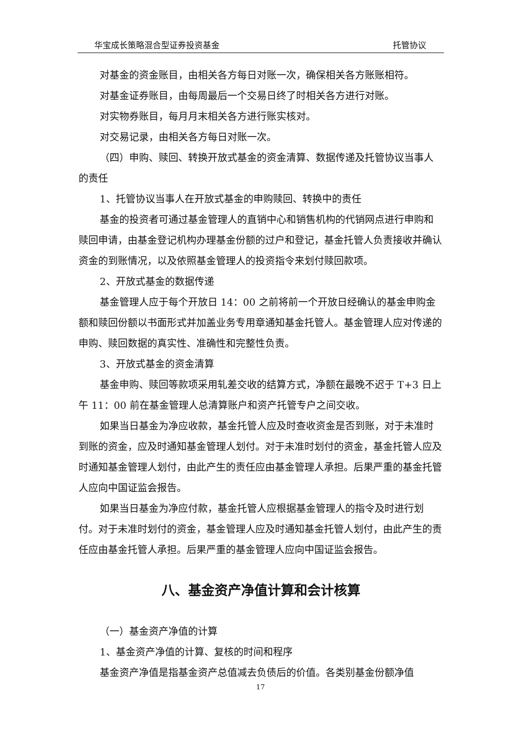华宝成长策略混合型证券投资基金 托管协议
对基金的资金账目，由相关各方每日对账一次，确保相关各方账账相符。
对基金证券账目，由每周最后一个交易日终了时相关各方进行对账。
对实物券账目，每月月末相关各方进行账实核对。
对交易记录，由相关各方每日对账一次。
（四）申购、赎回、转换开放式基金的资金清算、数据传递及托管协议当事人的责任
1、托管协议当事人在开放式基金的申购赎回、转换中的责任
基金的投资者可通过基金管理人的直销中心和销售机构的代销网点进行申购和赎回申请，由基金登记机构办理基金份额的过户和登记，基金托管人负责接收并确认资金的到账情况，以及依照基金管理人的投资指令来划付赎回款项。
2、开放式基金的数据传递
基金管理人应于每个开放日 14：00 之前将前一个开放日经确认的基金申购金额和赎回份额以书面形式并加盖业务专用章通知基金托管人。基金管理人应对传递的申购、赎回数据的真实性、准确性和完整性负责。
3、开放式基金的资金清算
基金申购、赎回等款项采用轧差交收的结算方式，净额在最晚不迟于 T+3 日上午 11：00 前在基金管理人总清算账户和资产托管专户之间交收。
如果当日基金为净应收款，基金托管人应及时查收资金是否到账，对于未准时到账的资金，应及时通知基金管理人划付。对于未准时划付的资金，基金托管人应及时通知基金管理人划付，由此产生的责任应由基金管理人承担。后果严重的基金托管人应向中国证监会报告。
如果当日基金为净应付款，基金托管人应根据基金管理人的指令及时进行划付。对于未准时划付的资金，基金管理人应及时通知基金托管人划付，由此产生的责任应由基金托管人承担。后果严重的基金管理人应向中国证监会报告。
八、基金资产净值计算和会计核算
（一）基金资产净值的计算
1、基金资产净值的计算、复核的时间和程序
基金资产净值是指基金资产总值减去负债后的价值。各类别基金份额净值
17